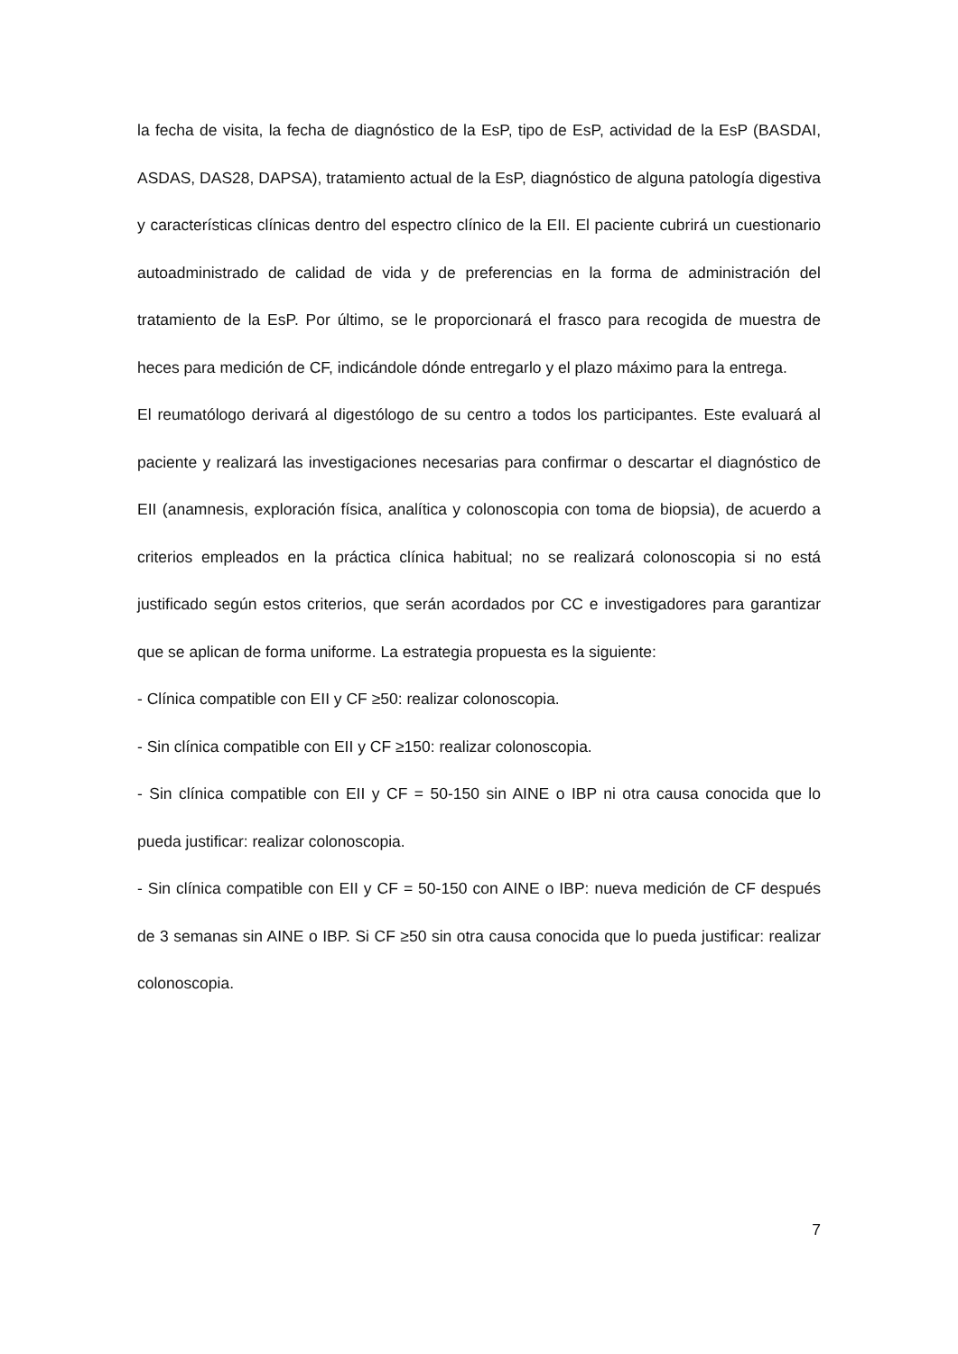la fecha de visita, la fecha de diagnóstico de la EsP, tipo de EsP, actividad de la EsP (BASDAI, ASDAS, DAS28, DAPSA), tratamiento actual de la EsP, diagnóstico de alguna patología digestiva y características clínicas dentro del espectro clínico de la EII. El paciente cubrirá un cuestionario autoadministrado de calidad de vida y de preferencias en la forma de administración del tratamiento de la EsP. Por último, se le proporcionará el frasco para recogida de muestra de heces para medición de CF, indicándole dónde entregarlo y el plazo máximo para la entrega.
El reumatólogo derivará al digestólogo de su centro a todos los participantes. Este evaluará al paciente y realizará las investigaciones necesarias para confirmar o descartar el diagnóstico de EII (anamnesis, exploración física, analítica y colonoscopia con toma de biopsia), de acuerdo a criterios empleados en la práctica clínica habitual; no se realizará colonoscopia si no está justificado según estos criterios, que serán acordados por CC e investigadores para garantizar que se aplican de forma uniforme. La estrategia propuesta es la siguiente:
- Clínica compatible con EII y CF ≥50: realizar colonoscopia.
- Sin clínica compatible con EII y CF ≥150: realizar colonoscopia.
- Sin clínica compatible con EII y CF = 50-150 sin AINE o IBP ni otra causa conocida que lo pueda justificar: realizar colonoscopia.
- Sin clínica compatible con EII y CF = 50-150 con AINE o IBP: nueva medición de CF después de 3 semanas sin AINE o IBP. Si CF ≥50 sin otra causa conocida que lo pueda justificar: realizar colonoscopia.
7